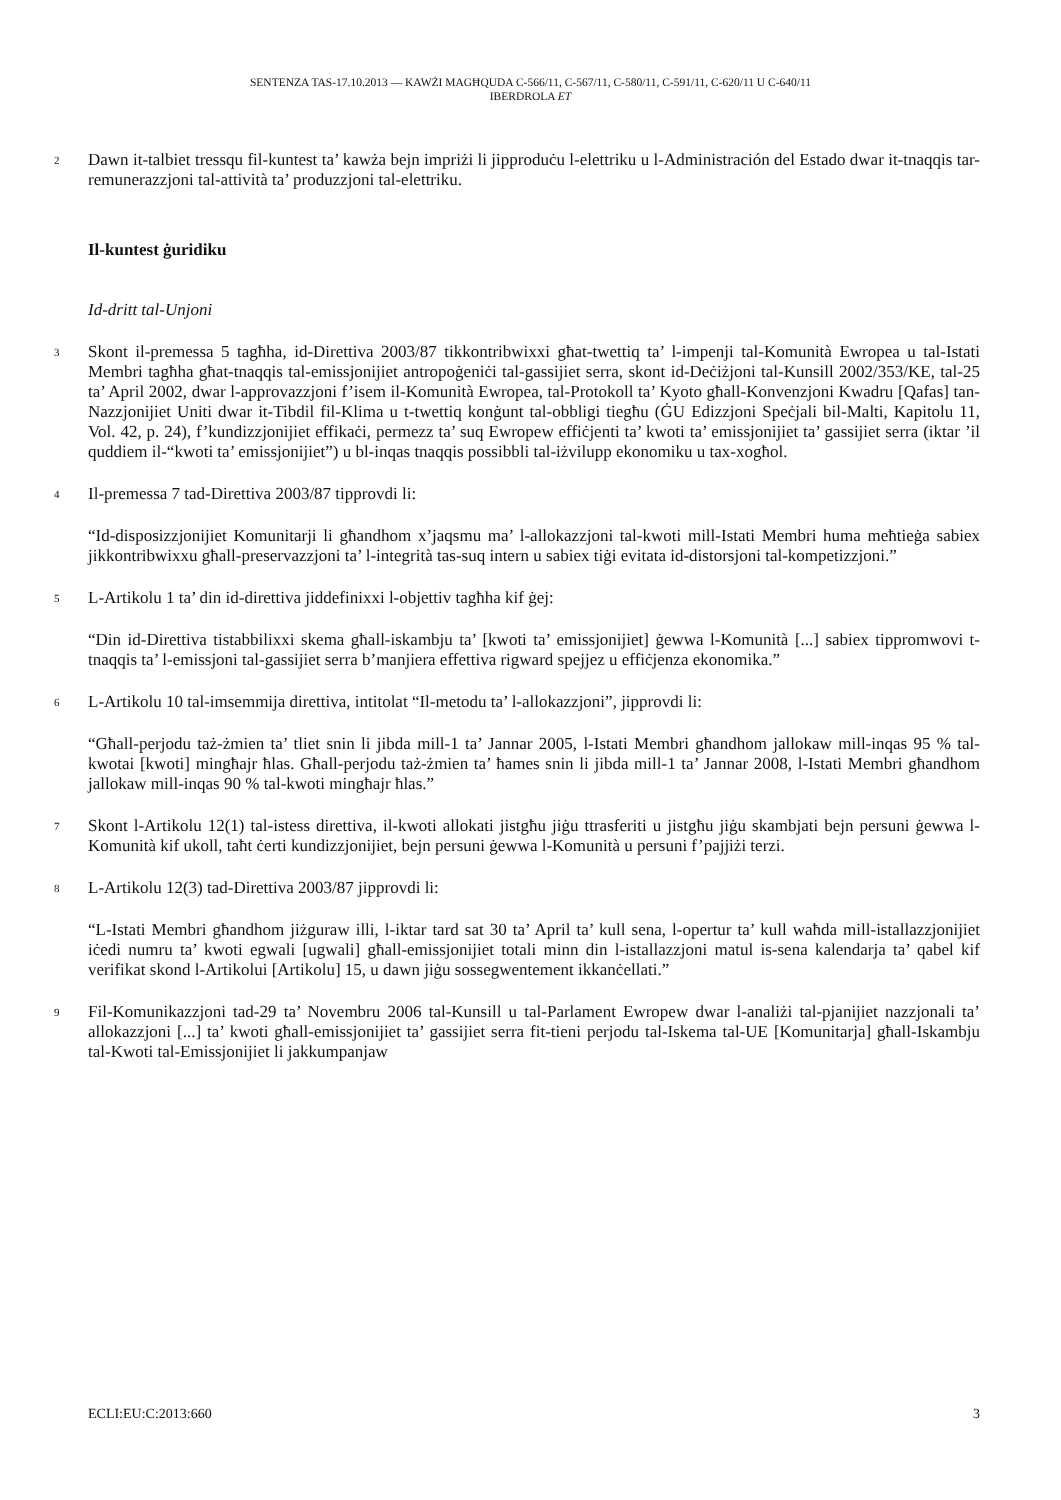SENTENZA TAS-17.10.2013 — KAWŻI MAGĦQUDA C-566/11, C-567/11, C-580/11, C-591/11, C-620/11 U C-640/11
IBERDROLA ET
2 Dawn it-talbiet tressqu fil-kuntest ta’ kawża bejn impriżi li jipproduċu l-elettriku u l-Administración del Estado dwar it-tnaqqis tar-remunerazzjoni tal-attività ta’ produzzjoni tal-elettriku.
Il-kuntest ġuridiku
Id-dritt tal-Unjoni
3 Skont il-premessa 5 tagħha, id-Direttiva 2003/87 tikkontribwixxi għat-twettiq ta’ l-impenji tal-Komunità Ewropea u tal-Istati Membri tagħha għat-tnaqqis tal-emissjonijiet antropoġeniċi tal-gassijiet serra, skont id-Deċiżjoni tal-Kunsill 2002/353/KE, tal-25 ta’ April 2002, dwar l-approvazzjoni f’isem il-Komunità Ewropea, tal-Protokoll ta’ Kyoto għall-Konvenzjoni Kwadru [Qafas] tan-Nazzjonijiet Uniti dwar it-Tibdil fil-Klima u t-twettiq konġunt tal-obbligi tiegħu (ĠU Edizzjoni Speċjali bil-Malti, Kapitolu 11, Vol. 42, p. 24), f’kundizzjonijiet effikaċi, permezz ta’ suq Ewropew effiċjenti ta’ kwoti ta’ emissjonijiet ta’ gassijiet serra (iktar ’il quddiem il-“kwoti ta’ emissjonijiet”) u bl-inqas tnaqqis possibbli tal-iżvilupp ekonomiku u tax-xogħol.
4 Il-premessa 7 tad-Direttiva 2003/87 tipprovdi li:
“Id-disposizzjonijiet Komunitarji li għandhom x’jaqsmu ma’ l-allokazzjoni tal-kwoti mill-Istati Membri huma meħtieġa sabiex jikkontribwixxu għall-preservazzjoni ta’ l-integrità tas-suq intern u sabiex tiġi evitata id-distorsjoni tal-kompetizzjoni.”
5 L-Artikolu 1 ta’ din id-direttiva jiddefinixxi l-objettiv tagħha kif ġej:
“Din id-Direttiva tistabbilixxi skema għall-iskambju ta’ [kwoti ta’ emissjonijiet] ġewwa l-Komunità [...] sabiex tippromwovi t-tnaqqis ta’ l-emissjoni tal-gassijiet serra b’manjiera effettiva rigward spejjez u effiċjenza ekonomika.”
6 L-Artikolu 10 tal-imsemmija direttiva, intitolat “Il-metodu ta’ l-allokazzjoni”, jipprovdi li:
“Għall-perjodu taż-żmien ta’ tliet snin li jibda mill-1 ta’ Jannar 2005, l-Istati Membri għandhom jallokaw mill-inqas 95 % tal-kwotai [kwoti] mingħajr ħlas. Għall-perjodu taż-żmien ta’ ħames snin li jibda mill-1 ta’ Jannar 2008, l-Istati Membri għandhom jallokaw mill-inqas 90 % tal-kwoti mingħajr ħlas.”
7 Skont l-Artikolu 12(1) tal-istess direttiva, il-kwoti allokati jistgħu jiġu ttrasferiti u jistgħu jiġu skambjati bejn persuni ġewwa l-Komunità kif ukoll, taħt ċerti kundizzjonijiet, bejn persuni ġewwa l-Komunità u persuni f’pajjiżi terzi.
8 L-Artikolu 12(3) tad-Direttiva 2003/87 jipprovdi li:
“L-Istati Membri għandhom jiżguraw illi, l-iktar tard sat 30 ta’ April ta’ kull sena, l-opertur ta’ kull waħda mill-istallazzjonijiet iċedi numru ta’ kwoti egwali [ugwali] għall-emissjonijiet totali minn din l-istallazzjoni matul is-sena kalendarja ta’ qabel kif verifikat skond l-Artikolui [Artikolu] 15, u dawn jiġu sossegwentement ikkanċellati.”
9 Fil-Komunikazzjoni tad-29 ta’ Novembru 2006 tal-Kunsill u tal-Parlament Ewropew dwar l-analiżi tal-pjanijiet nazzjonali ta’ allokazzjoni [...] ta’ kwoti għall-emissjonijiet ta’ gassijiet serra fit-tieni perjodu tal-Iskema tal-UE [Komunitarja] għall-Iskambju tal-Kwoti tal-Emissjonijiet li jakkumpanjaw
ECLI:EU:C:2013:660 3